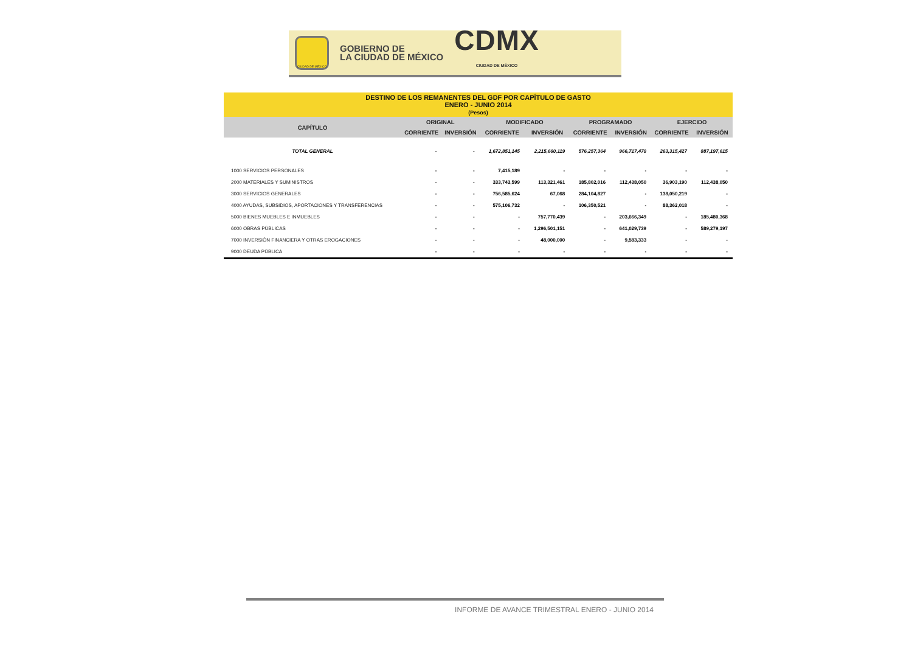CIUDAD DE MÉXICO
GOBIERNO DE
LA CIUDAD DE MÉXICO
CDMX
CIUDAD DE MÉXICO
| DESTINO DE LOS REMANENTES DEL GDF POR CAPÍTULO DE GASTO ENERO - JUNIO 2014 (Pesos) | | | | | | | | |
| CAPÍTULO | ORIGINAL | | MODIFICADO | | PROGRAMADO | | EJERCIDO | |
| | CORRIENTE | INVERSIÓN | CORRIENTE | INVERSIÓN | CORRIENTE | INVERSIÓN | CORRIENTE | INVERSIÓN |
| TOTAL GENERAL | - | - | 1,672,851,145 | 2,215,660,119 | 576,257,364 | 966,717,470 | 263,315,427 | 887,197,615 |
| 1000 SERVICIOS PERSONALES | - | - | 7,415,189 | - | - | - | - | - |
| 2000 MATERIALES Y SUMINISTROS | - | - | 333,743,599 | 113,321,461 | 185,802,016 | 112,438,050 | 36,903,190 | 112,438,050 |
| 3000 SERVICIOS GENERALES | - | - | 756,585,624 | 67,068 | 284,104,827 | - | 138,050,219 | - |
| 4000 AYUDAS, SUBSIDIOS, APORTACIONES Y TRANSFERENCIAS | - | - | 575,106,732 | - | 106,350,521 | - | 88,362,018 | - |
| 5000 BIENES MUEBLES E INMUEBLES | - | - | - | 757,770,439 | - | 203,666,349 | - | 185,480,368 |
| 6000 OBRAS PÚBLICAS | - | - | - | 1,296,501,151 | - | 641,029,739 | - | 589,279,197 |
| 7000 INVERSIÓN FINANCIERA Y OTRAS EROGACIONES | - | - | - | 48,000,000 | - | 9,583,333 | - | - |
| 9000 DEUDA PÚBLICA | - | - | - | - | - | - | - | - |
INFORME DE AVANCE TRIMESTRAL ENERO - JUNIO 2014